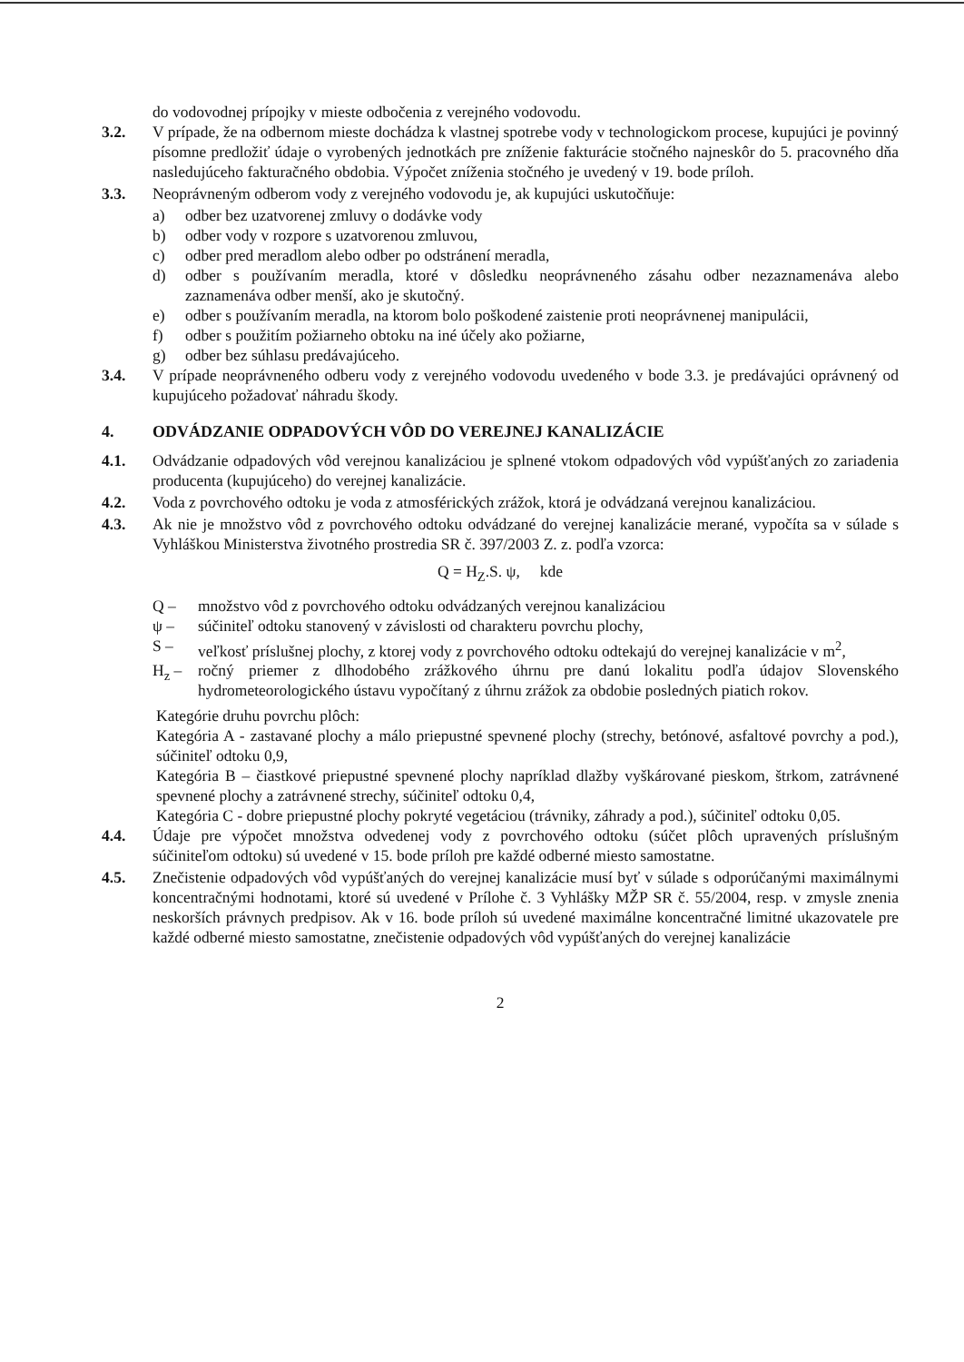do vodovodnej prípojky v mieste odbočenia z verejného vodovodu.
3.2. V prípade, že na odbernom mieste dochádza k vlastnej spotrebe vody v technologickom procese, kupujúci je povinný písomne predložiť údaje o vyrobených jednotkách pre zníženie fakturácie stočného najneskôr do 5. pracovného dňa nasledujúceho fakturačného obdobia. Výpočet zníženia stočného je uvedený v 19. bode príloh.
3.3. Neoprávneným odberom vody z verejného vodovodu je, ak kupujúci uskutočňuje:
a) odber bez uzatvorenej zmluvy o dodávke vody
b) odber vody v rozpore s uzatvorenou zmluvou,
c) odber pred meradlom alebo odber po odstránení meradla,
d) odber s používaním meradla, ktoré v dôsledku neoprávneného zásahu odber nezaznamenáva alebo zaznamenáva odber menší, ako je skutočný.
e) odber s používaním meradla, na ktorom bolo poškodené zaistenie proti neoprávnenej manipulácii,
f) odber s použitím požiarneho obtoku na iné účely ako požiarne,
g) odber bez súhlasu predávajúceho.
3.4. V prípade neoprávneného odberu vody z verejného vodovodu uvedeného v bode 3.3. je predávajúci oprávnený od kupujúceho požadovať náhradu škody.
4. ODVÁDZANIE ODPADOVÝCH VÔD DO VEREJNEJ KANALIZÁCIE
4.1. Odvádzanie odpadových vôd verejnou kanalizáciou je splnené vtokom odpadových vôd vypúšťaných zo zariadenia producenta (kupujúceho) do verejnej kanalizácie.
4.2. Voda z povrchového odtoku je voda z atmosférických zrážok, ktorá je odvádzaná verejnou kanalizáciou.
4.3. Ak nie je množstvo vôd z povrchového odtoku odvádzané do verejnej kanalizácie merané, vypočíta sa v súlade s Vyhláškou Ministerstva životného prostredia SR č. 397/2003 Z. z. podľa vzorca:
Q = H<sub>Z</sub>.S. ψ, kde
Q – množstvo vôd z povrchového odtoku odvádzaných verejnou kanalizáciou
ψ – súčiniteľ odtoku stanovený v závislosti od charakteru povrchu plochy,
S – veľkosť príslušnej plochy, z ktorej vody z povrchového odtoku odtekajú do verejnej kanalizácie v m<sup>2</sup>,
H<sub>z</sub> – ročný priemer z dlhodobého zrážkového úhrnu pre danú lokalitu podľa údajov Slovenského hydrometeorologického ústavu vypočítaný z úhrnu zrážok za obdobie posledných piatich rokov.
Kategórie druhu povrchu plôch:
Kategória A - zastavané plochy a málo priepustné spevnené plochy (strechy, betónové, asfaltové povrchy a pod.), súčiniteľ odtoku 0,9,
Kategória B – čiastkové priepustné spevnené plochy napríklad dlažby vyškárované pieskom, štrkom, zatrávnené spevnené plochy a zatrávnené strechy, súčiniteľ odtoku 0,4,
Kategória C - dobre priepustné plochy pokryté vegetáciou (trávniky, záhrady a pod.), súčiniteľ odtoku 0,05.
4.4. Údaje pre výpočet množstva odvedenej vody z povrchového odtoku (súčet plôch upravených príslušným súčiniteľom odtoku) sú uvedené v 15. bode príloh pre každé odberné miesto samostatne.
4.5. Znečistenie odpadových vôd vypúšťaných do verejnej kanalizácie musí byť v súlade s odporúčanými maximálnymi koncentračnými hodnotami, ktoré sú uvedené v Prílohe č. 3 Vyhlášky MŽP SR č. 55/2004, resp. v zmysle znenia neskorších právnych predpisov. Ak v 16. bode príloh sú uvedené maximálne koncentračné limitné ukazovatele pre každé odberné miesto samostatne, znečistenie odpadových vôd vypúšťaných do verejnej kanalizácie
2